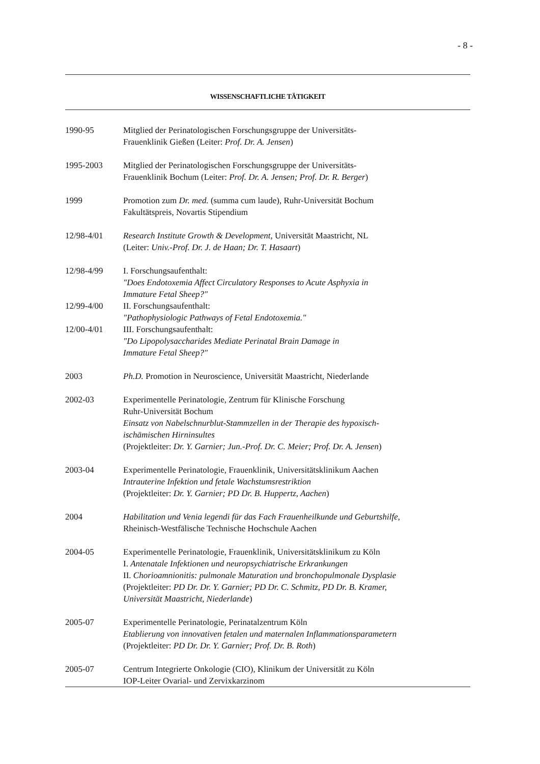- 8 -
WISSENSCHAFTLICHE TÄTIGKEIT
1990-95 Mitglied der Perinatologischen Forschungsgruppe der Universitäts-
Frauenklinik Gießen (Leiter: Prof. Dr. A. Jensen)
1995-2003 Mitglied der Perinatologischen Forschungsgruppe der Universitäts-
Frauenklinik Bochum (Leiter: Prof. Dr. A. Jensen; Prof. Dr. R. Berger)
1999 Promotion zum Dr. med. (summa cum laude), Ruhr-Universität Bochum
Fakultätspreis, Novartis Stipendium
12/98-4/01 Research Institute Growth & Development, Universität Maastricht, NL
(Leiter: Univ.-Prof. Dr. J. de Haan; Dr. T. Hasaart)
12/98-4/99 I. Forschungsaufenthalt:
"Does Endotoxemia Affect Circulatory Responses to Acute Asphyxia in
Immature Fetal Sheep?"
12/99-4/00 II. Forschungsaufenthalt:
"Pathophysiologic Pathways of Fetal Endotoxemia."
12/00-4/01 III. Forschungsaufenthalt:
"Do Lipopolysaccharides Mediate Perinatal Brain Damage in
Immature Fetal Sheep?"
2003 Ph.D. Promotion in Neuroscience, Universität Maastricht, Niederlande
2002-03 Experimentelle Perinatologie, Zentrum für Klinische Forschung
Ruhr-Universität Bochum
Einsatz von Nabelschnurblut-Stammzellen in der Therapie des hypoxisch-
ischämischen Hirninsultes
(Projektleiter: Dr. Y. Garnier; Jun.-Prof. Dr. C. Meier; Prof. Dr. A. Jensen)
2003-04 Experimentelle Perinatologie, Frauenklinik, Universitätsklinikum Aachen
Intrauterine Infektion und fetale Wachstumsrestriktion
(Projektleiter: Dr. Y. Garnier; PD Dr. B. Huppertz, Aachen)
2004 Habilitation und Venia legendi für das Fach Frauenheilkunde und Geburtshilfe,
Rheinisch-Westfälische Technische Hochschule Aachen
2004-05 Experimentelle Perinatologie, Frauenklinik, Universitätsklinikum zu Köln
I. Antenatale Infektionen und neuropsychiatrische Erkrankungen
II. Chorioamnionitis: pulmonale Maturation und bronchopulmonale Dysplasie
(Projektleiter: PD Dr. Dr. Y. Garnier; PD Dr. C. Schmitz, PD Dr. B. Kramer,
Universität Maastricht, Niederlande)
2005-07 Experimentelle Perinatologie, Perinatalzentrum Köln
Etablierung von innovativen fetalen und maternalen Inflammationsparametern
(Projektleiter: PD Dr. Dr. Y. Garnier; Prof. Dr. B. Roth)
2005-07 Centrum Integrierte Onkologie (CIO), Klinikum der Universität zu Köln
IOP-Leiter Ovarial- und Zervixkarzinom